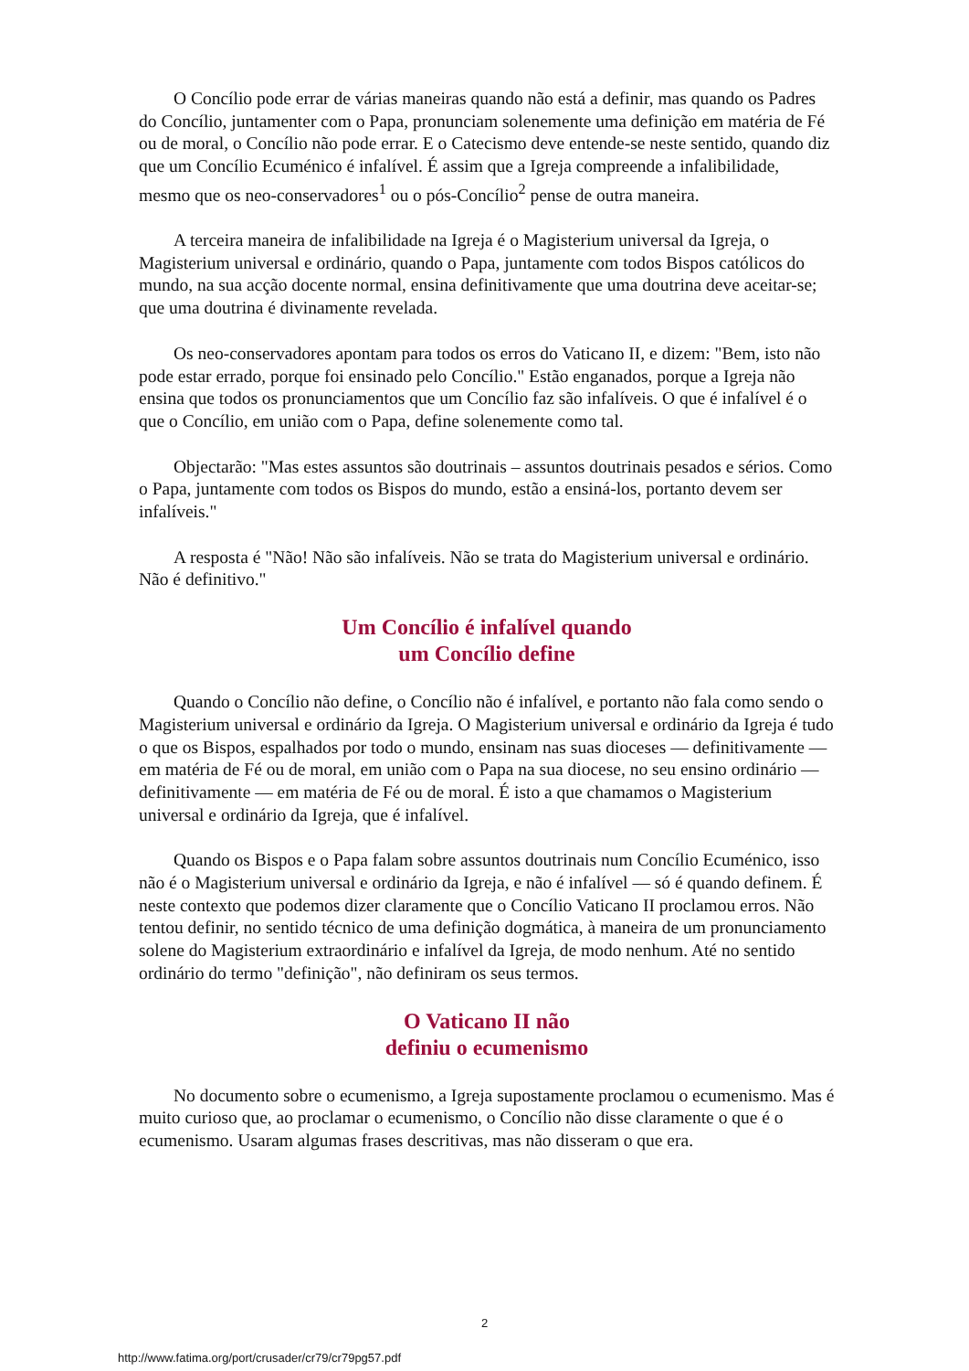O Concílio pode errar de várias maneiras quando não está a definir, mas quando os Padres do Concílio, juntamenter com o Papa, pronunciam solenemente uma definição em matéria de Fé ou de moral, o Concílio não pode errar. E o Catecismo deve entende-se neste sentido, quando diz que um Concílio Ecuménico é infalível. É assim que a Igreja compreende a infalibilidade, mesmo que os neo-conservadores<sup>1</sup> ou o pós-Concílio<sup>2</sup> pense de outra maneira.
A terceira maneira de infalibilidade na Igreja é o Magisterium universal da Igreja, o Magisterium universal e ordinário, quando o Papa, juntamente com todos Bispos católicos do mundo, na sua acção docente normal, ensina definitivamente que uma doutrina deve aceitar-se; que uma doutrina é divinamente revelada.
Os neo-conservadores apontam para todos os erros do Vaticano II, e dizem: "Bem, isto não pode estar errado, porque foi ensinado pelo Concílio." Estão enganados, porque a Igreja não ensina que todos os pronunciamentos que um Concílio faz são infalíveis. O que é infalível é o que o Concílio, em união com o Papa, define solenemente como tal.
Objectarão: "Mas estes assuntos são doutrinais – assuntos doutrinais pesados e sérios. Como o Papa, juntamente com todos os Bispos do mundo, estão a ensiná-los, portanto devem ser infalíveis."
A resposta é "Não! Não são infalíveis. Não se trata do Magisterium universal e ordinário. Não é definitivo."
Um Concílio é infalível quando
um Concílio define
Quando o Concílio não define, o Concílio não é infalível, e portanto não fala como sendo o Magisterium universal e ordinário da Igreja. O Magisterium universal e ordinário da Igreja é tudo o que os Bispos, espalhados por todo o mundo, ensinam nas suas dioceses — definitivamente — em matéria de Fé ou de moral, em união com o Papa na sua diocese, no seu ensino ordinário — definitivamente — em matéria de Fé ou de moral. É isto a que chamamos o Magisterium universal e ordinário da Igreja, que é infalível.
Quando os Bispos e o Papa falam sobre assuntos doutrinais num Concílio Ecuménico, isso não é o Magisterium universal e ordinário da Igreja, e não é infalível — só é quando definem. É neste contexto que podemos dizer claramente que o Concílio Vaticano II proclamou erros. Não tentou definir, no sentido técnico de uma definição dogmática, à maneira de um pronunciamento solene do Magisterium extraordinário e infalível da Igreja, de modo nenhum. Até no sentido ordinário do termo "definição", não definiram os seus termos.
O Vaticano II não
definiu o ecumenismo
No documento sobre o ecumenismo, a Igreja supostamente proclamou o ecumenismo. Mas é muito curioso que, ao proclamar o ecumenismo, o Concílio não disse claramente o que é o ecumenismo. Usaram algumas frases descritivas, mas não disseram o que era.
2
http://www.fatima.org/port/crusader/cr79/cr79pg57.pdf